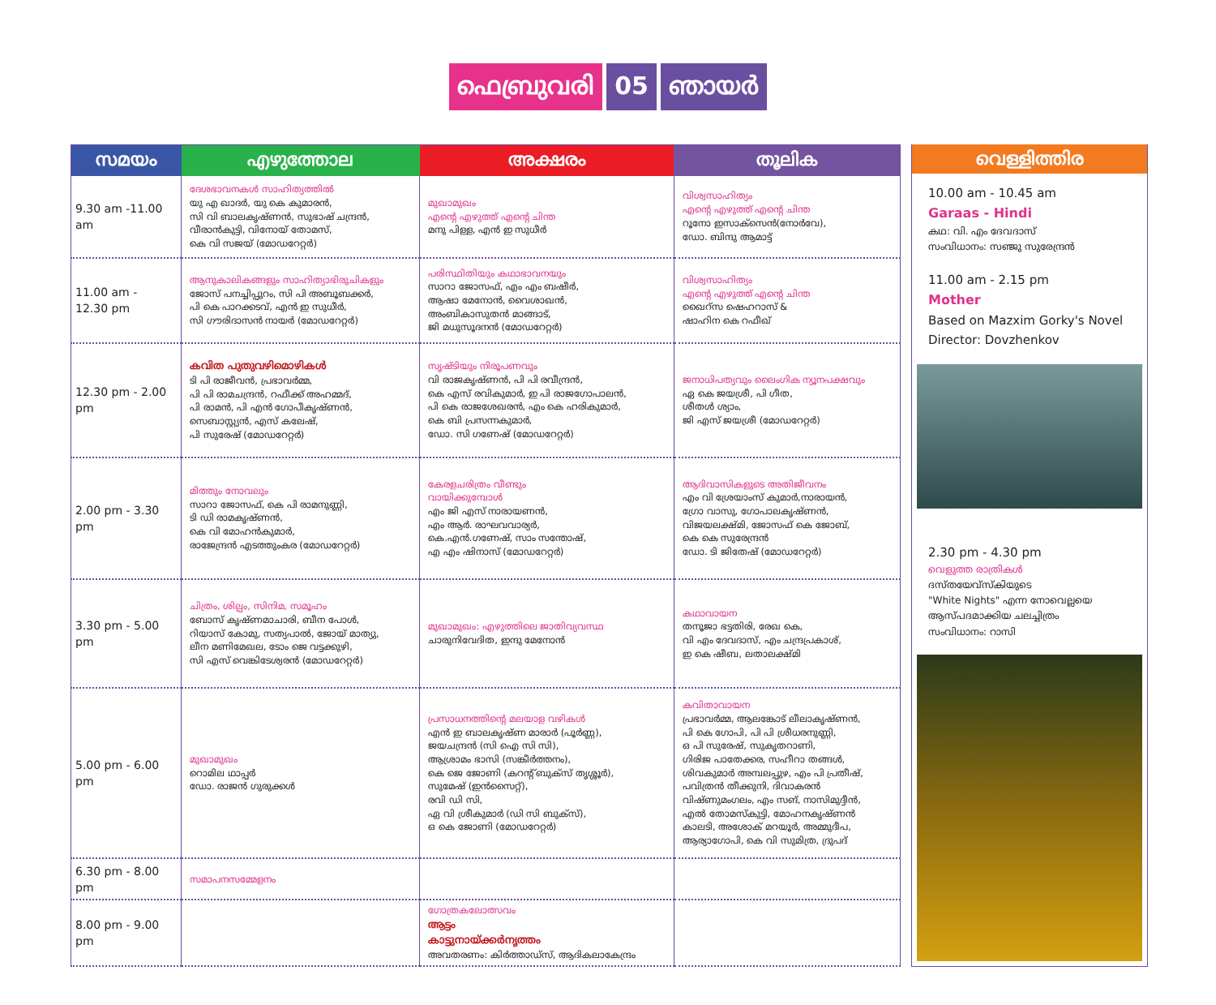ഫെബ്രുവരി 05 ഞായർ
| സമയം | എഴുത്തോല | അക്ഷരം | തൂലിക |
| --- | --- | --- | --- |
| 9.30 am -11.00 am | ദേശഭാവനകൾ സാഹിത്യത്തിൽ യു എ ഖാദർ, യു കെ കുമാരൻ, സി വി ബാലകൃഷ്ണൻ, സുഭാഷ് ചന്ദ്രൻ, വീരാൻകുട്ടി, വിനോയ് തോമസ്, കെ വി സജയ് (മോഡറേറ്റർ) | മുഖാമുഖം എന്റെ എഴുത്ത് എന്റെ ചിന്ത മനു പിള്ള, എൻ ഇ സുധീർ | വിശ്വസാഹിത്യം എന്റെ എഴുത്ത് എന്റെ ചിന്ത റൂനോ ഇസാക്സെൻ(നോർവേ), ഡോ. ബിന്ദു ആമാട്ട് |
| 11.00 am - 12.30 pm | ആനുകാലികങ്ങളും സാഹിത്യാഭിരുചികളും ജോസ് പനച്ചിപ്പുറം, സി പി അബൂബക്കർ, പി കെ പാറക്കടവ്, എൻ ഇ സുധീർ, സി ഗൗരിദാസൻ നായർ (മോഡറേറ്റർ) | പരിസ്ഥിതിയും കഥാഭാവനയും സാറാ ജോസഫ്, എം എം ബഷീർ, ആഷാ മേനോൻ, വൈശാഖൻ, അംബികാസുതൻ മാങ്ങാട്, ജി മധുസൂദനൻ (മോഡറേറ്റർ) | വിശ്വസാഹിത്യം എന്റെ എഴുത്ത് എന്റെ ചിന്ത ഖൈറ്സ ഷെഹറാസ് & ഷാഹിന കെ റഫീഖ് |
| 12.30 pm - 2.00 pm | കവിത പുതുവഴിമൊഴികൾ ടി പി രാജീവൻ, പ്രഭാവർമ്മ, പി പി രാമചന്ദ്രൻ, റഫീക്ക് അഹമ്മദ്, പി രാമൻ, പി എൻ ഗോപീകൃഷ്ണൻ, സെബാസ്റ്റ്യൻ, എസ് കലേഷ്, പി സുരേഷ് (മോഡറേറ്റർ) | സൃഷ്ടിയും നിരൂപണവും വി രാജകൃഷ്ണൻ, പി പി രവീന്ദ്രൻ, കെ എസ് രവികുമാർ, ഇ പി രാജഗോപാലൻ, പി കെ രാജശേഖരൻ, എം കെ ഹരികുമാർ, കെ ബി പ്രസന്നകുമാർ, ഡോ. സി ഗണേഷ് (മോഡറേറ്റർ) | ജനാധിപത്യവും ലൈംഗിക ന്യൂനപക്ഷവും ഏ കെ ജയശ്രീ, പി ഗീത, ശീതൾ ശ്യാം, ജി എസ് ജയശ്രീ (മോഡറേറ്റർ) |
| 2.00 pm - 3.30 pm | മിത്തും നോവലും സാറാ ജോസഫ്, കെ പി രാമനുണ്ണി, ടി ഡി രാമകൃഷ്ണൻ, കെ വി മോഹൻകുമാർ, രാജേന്ദ്രൻ എടത്തുംകര (മോഡറേറ്റർ) | കേരളചരിത്രം വീണ്ടും വായിക്കുമ്പോൾ എം ജി എസ് നാരായണൻ, എം ആർ. രാഘവവാര്യർ, കെ.എൻ.ഗണേഷ്, സാം സന്തോഷ്, എ എം ഷിനാസ് (മോഡറേറ്റർ) | ആദിവാസികളുടെ അതിജീവനം എം വി ശ്രേയാംസ് കുമാർ,നാരായൻ, ഗ്രോ വാസു, ഗോപാലകൃഷ്ണൻ, വിജയലക്ഷ്മി, ജോസഫ് കെ ജോബ്, കെ കെ സുരേന്ദ്രൻ ഡോ. ടി ജിതേഷ് (മോഡറേറ്റർ) |
| 3.30 pm - 5.00 pm | ചിത്രം, ശില്പം, സിനിമ, സമൂഹം ബോസ് കൃഷ്ണമാചാരി, ബീന പോൾ, റിയാസ് കോമു, സത്യപാൽ, ജോയ് മാത്യു, ലീന മണിമേഖല, ടോം ജെ വട്ടക്കുഴി, സി എസ് വെങ്കിടേശ്വരൻ (മോഡറേറ്റർ) | മുഖാമുഖം: എഴുത്തിലെ ജാതിവ്യവസ്ഥ ചാരുനിവേദിത, ഇന്ദു മേനോൻ | കഥാവായന തനൂജാ ഭട്ടതിരി, രേഖ കെ, വി എം ദേവദാസ്, എം ചന്ദ്രപ്രകാശ്, ഇ കെ ഷീബ, ലതാലക്ഷ്മി |
| 5.00 pm - 6.00 pm | മുഖാമുഖം റൊമില ഥാപ്പർ ഡോ. രാജൻ ഗുരുക്കൾ | പ്രസാധനത്തിന്റെ മലയാള വഴികൾ എൻ ഇ ബാലകൃഷ്ണ മാരാർ (പൂർണ്ണ), ജയചന്ദ്രൻ (സി ഐ സി സി), ആശ്രാമം ഭാസി (സങ്കീർത്തനം), കെ ജെ ജോണി (കറന്റ് ബുക്സ് തൃശ്ശൂർ), സുമേഷ് (ഇൻസൈറ്റ്), രവി ഡി സി, ഏ വി ശ്രീകുമാർ (ഡി സി ബുക്സ്), ഒ കെ ജോണി (മോഡറേറ്റർ) | കവിതാവായന പ്രഭാവർമ്മ, ആലങ്കോട് ലീലാകൃഷ്ണൻ, പി കെ ഗോപി, പി പി ശ്രീധരനുണ്ണി, ഒ പി സുരേഷ്, സുകൃതറാണി, ഗിരിജ പാതേക്കര, സഹീറാ തങ്ങൾ, ശിവകുമാർ അമ്പലപ്പുഴ, എം പി പ്രതീഷ്, പവിത്രൻ തീക്കുനി, ദിവാകരൻ വിഷ്ണുമംഗലം, എം സങ്, നാസിമുദ്ദീൻ, എൽ തോമസ്കുട്ടി, മോഹനകൃഷ്ണൻ കാലടി, അശോക് മറയൂർ, അമ്മുദീപ, ആര്യാഗോപി, കെ വി സുമിത്ര, ദ്രുപദ് |
| 6.30 pm - 8.00 pm | സമാപനസമ്മേളനം | | |
| 8.00 pm - 9.00 pm | | ഗോത്രകലോത്സവം ആട്ടം കാട്ടുനായ്ക്കർനൃത്തം അവതരണം: കിർത്താഡ്സ്, ആദികലാകേന്ദ്രം | |
വെള്ളിത്തിര
10.00 am - 10.45 am
Garaas - Hindi
കഥ: വി. എം ദേവദാസ്
സംവിധാനം: സഞ്ജു സുരേന്ദ്രൻ
11.00 am - 2.15 pm
Mother
Based on Mazxim Gorky's Novel
Director: Dovzhenkov
2.30 pm - 4.30 pm
വെളുത്ത രാത്രികൾ
ദസ്തയേവ്സ്കിയുടെ
"White Nights" എന്ന നോവെല്ലയെ
ആസ്പദമാക്കിയ ചലച്ചിത്രം
സംവിധാനം: റാസി